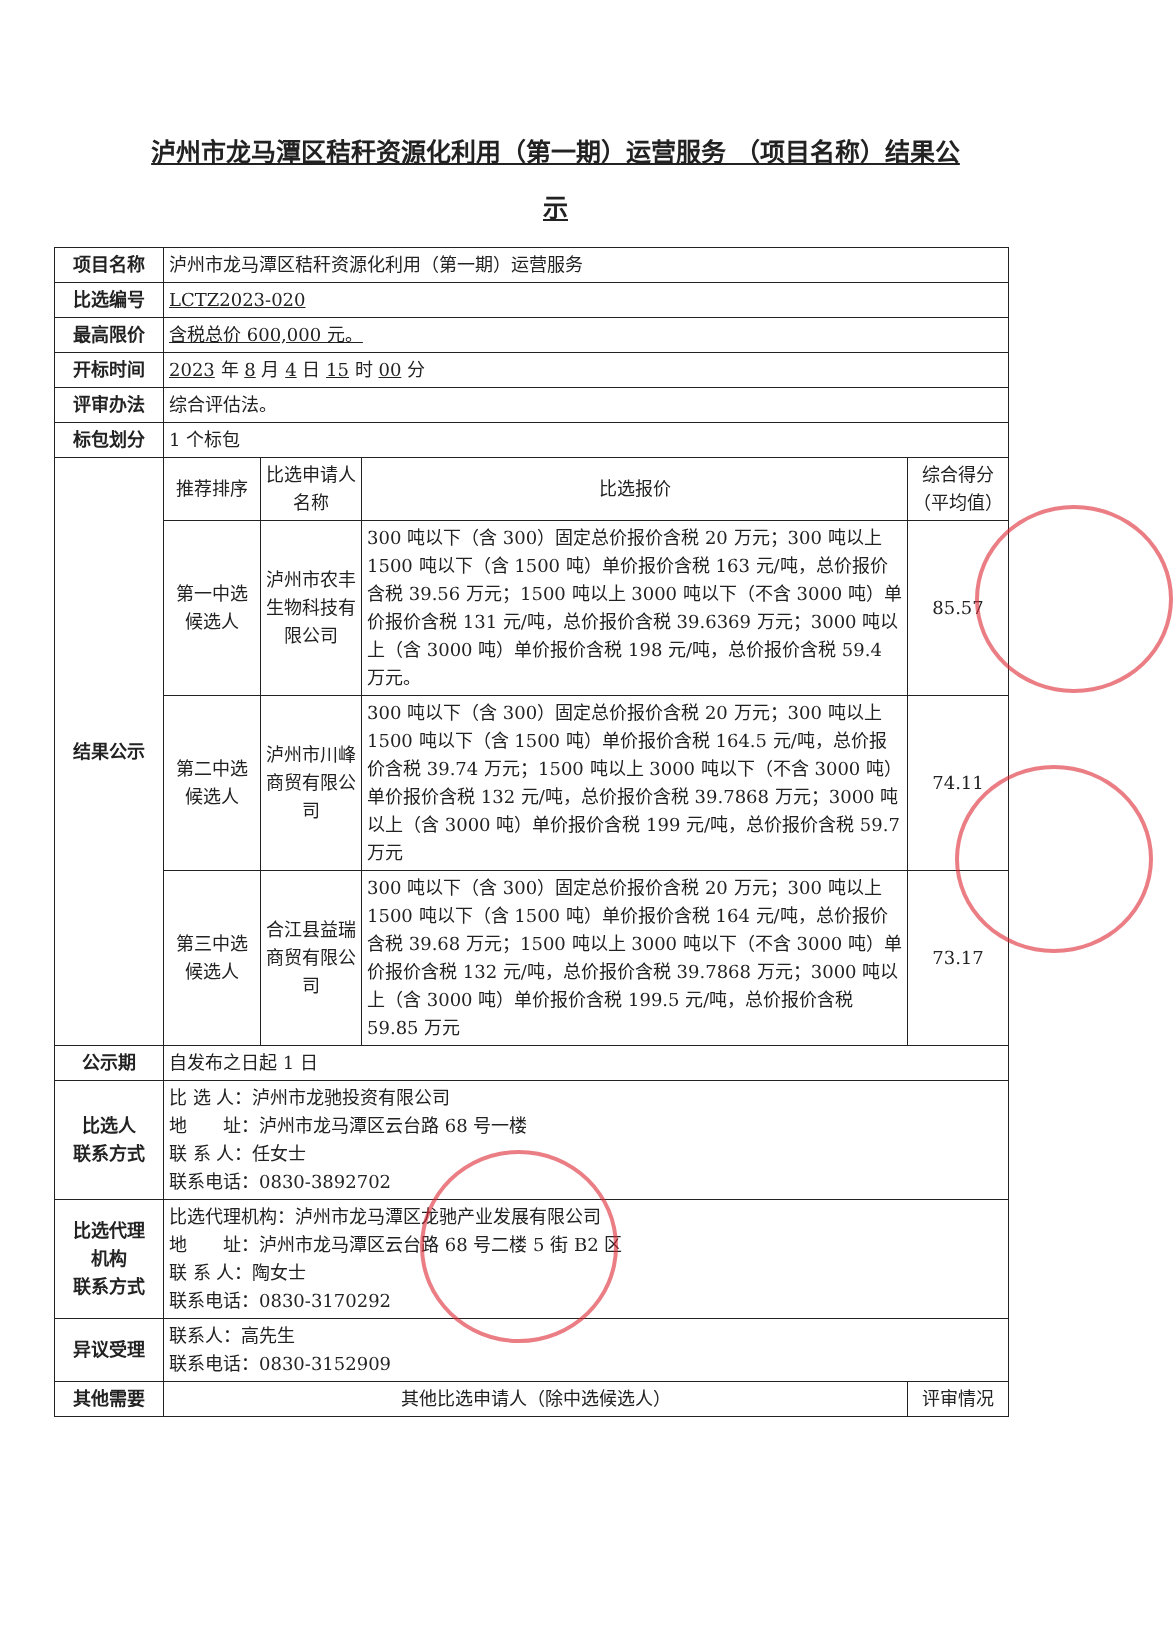泸州市龙马潭区秸秆资源化利用（第一期）运营服务 （项目名称）结果公示
| 项目名称 | 泸州市龙马潭区秸秆资源化利用（第一期）运营服务 | | | |
| 比选编号 | LCTZ2023-020 | | | |
| 最高限价 | 含税总价 600,000 元。 | | | |
| 开标时间 | 2023 年 8 月 4 日 15 时 00 分 | | | |
| 评审办法 | 综合评估法。 | | | |
| 标包划分 | 1 个标包 | | | |
| 结果公示 | 推荐排序 | 比选申请人名称 | 比选报价 | 综合得分（平均值） |
| | 第一中选候选人 | 泸州市农丰生物科技有限公司 | 300 吨以下（含 300）固定总价报价含税 20 万元；300 吨以上 1500 吨以下（含 1500 吨）单价报价含税 163 元/吨，总价报价含税 39.56 万元；1500 吨以上 3000 吨以下（不含 3000 吨）单价报价含税 131 元/吨，总价报价含税 39.6369 万元；3000 吨以上（含 3000 吨）单价报价含税 198 元/吨，总价报价含税 59.4 万元。 | 85.57 |
| | 第二中选候选人 | 泸州市川峰商贸有限公司 | 300 吨以下（含 300）固定总价报价含税 20 万元；300 吨以上 1500 吨以下（含 1500 吨）单价报价含税 164.5 元/吨，总价报价含税 39.74 万元；1500 吨以上 3000 吨以下（不含 3000 吨）单价报价含税 132 元/吨，总价报价含税 39.7868 万元；3000 吨以上（含 3000 吨）单价报价含税 199 元/吨，总价报价含税 59.7 万元 | 74.11 |
| | 第三中选候选人 | 合江县益瑞商贸有限公司 | 300 吨以下（含 300）固定总价报价含税 20 万元；300 吨以上 1500 吨以下（含 1500 吨）单价报价含税 164 元/吨，总价报价含税 39.68 万元；1500 吨以上 3000 吨以下（不含 3000 吨）单价报价含税 132 元/吨，总价报价含税 39.7868 万元；3000 吨以上（含 3000 吨）单价报价含税 199.5 元/吨，总价报价含税 59.85 万元 | 73.17 |
| 公示期 | 自发布之日起 1 日 | | | |
| 比选人 联系方式 | 比 选 人：泸州市龙驰投资有限公司 地 址：泸州市龙马潭区云台路 68 号一楼 联 系 人：任女士 联系电话：0830-3892702 | | | |
| 比选代理 机构 联系方式 | 比选代理机构：泸州市龙马潭区龙驰产业发展有限公司 地 址：泸州市龙马潭区云台路 68 号二楼 5 街 B2 区 联 系 人：陶女士 联系电话：0830-3170292 | | | |
| 异议受理 | 联系人：高先生 联系电话：0830-3152909 | | | |
| 其他需要 | 其他比选申请人（除中选候选人） | | | 评审情况 |